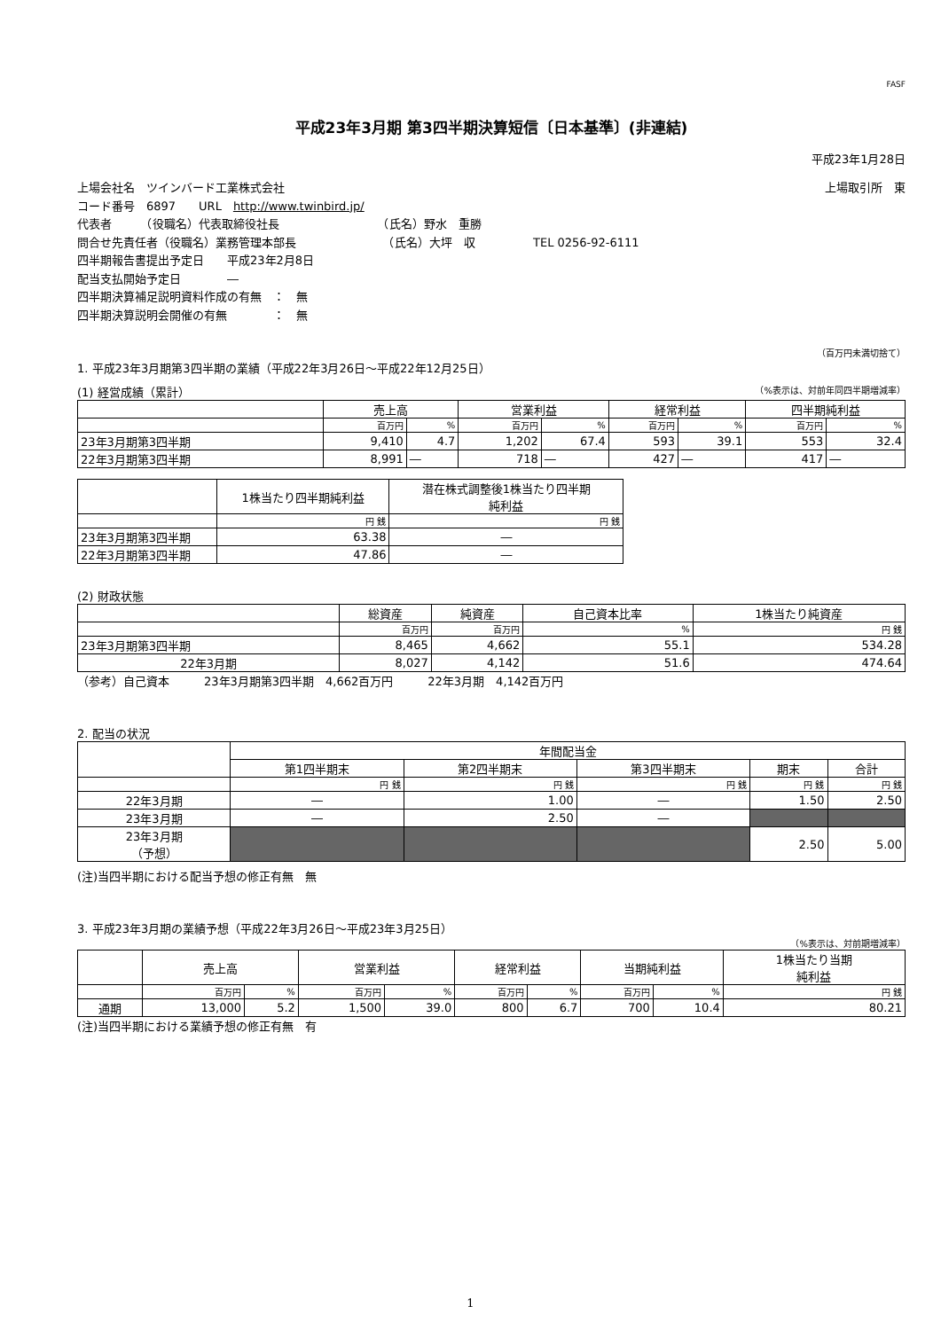FASF
平成23年3月期 第3四半期決算短信〔日本基準〕(非連結)
平成23年1月28日
上場会社名　ツインバード工業株式会社 上場取引所　東
コード番号　6897　　URL　http://www.twinbird.jp/
代表者　　　（役職名）代表取締役社長　　　　　　　　　（氏名）野水　重勝
問合せ先責任者（役職名）業務管理本部長　　　　　　　　（氏名）大坪　収　　　　　TEL 0256-92-6111
四半期報告書提出予定日　　平成23年2月8日
配当支払開始予定日　　　　―
四半期決算補足説明資料作成の有無　：　無
四半期決算説明会開催の有無　　　　：　無
（百万円未満切捨て）
1. 平成23年3月期第3四半期の業績（平成22年3月26日～平成22年12月25日）
(1) 経営成績（累計） （%表示は、対前年同四半期増減率）
| | 売上高 | | 営業利益 | | 経常利益 | | 四半期純利益 | |
| --- | --- | --- | --- | --- | --- | --- | --- | --- |
| | 百万円 | % | 百万円 | % | 百万円 | % | 百万円 | % |
| 23年3月期第3四半期 | 9,410 | 4.7 | 1,202 | 67.4 | 593 | 39.1 | 553 | 32.4 |
| 22年3月期第3四半期 | 8,991 | ― | 718 | ― | 427 | ― | 417 | ― |
| | 1株当たり四半期純利益 | 潜在株式調整後1株当たり四半期 純利益 |
| --- | --- | --- |
| | 円 銭 | 円 銭 |
| 23年3月期第3四半期 | 63.38 | ― |
| 22年3月期第3四半期 | 47.86 | ― |
(2) 財政状態
| | 総資産 | 純資産 | 自己資本比率 | 1株当たり純資産 |
| --- | --- | --- | --- | --- |
| | 百万円 | 百万円 | % | 円 銭 |
| 23年3月期第3四半期 | 8,465 | 4,662 | 55.1 | 534.28 |
| 22年3月期 | 8,027 | 4,142 | 51.6 | 474.64 |
（参考）自己資本　　　23年3月期第3四半期　4,662百万円　　　22年3月期　4,142百万円
2. 配当の状況
| | 年間配当金 | | | | |
| --- | --- | --- | --- | --- | --- |
| | 第1四半期末 | 第2四半期末 | 第3四半期末 | 期末 | 合計 |
| | 円 銭 | 円 銭 | 円 銭 | 円 銭 | 円 銭 |
| 22年3月期 | ― | 1.00 | ― | 1.50 | 2.50 |
| 23年3月期 | ― | 2.50 | ― | | |
| 23年3月期 （予想） | | | | 2.50 | 5.00 |
(注)当四半期における配当予想の修正有無　無
3. 平成23年3月期の業績予想（平成22年3月26日～平成23年3月25日）
（%表示は、対前期増減率）
| | 売上高 | | 営業利益 | | 経常利益 | | 当期純利益 | | 1株当たり当期 純利益 |
| --- | --- | --- | --- | --- | --- | --- | --- | --- | --- |
| | 百万円 | % | 百万円 | % | 百万円 | % | 百万円 | % | 円 銭 |
| 通期 | 13,000 | 5.2 | 1,500 | 39.0 | 800 | 6.7 | 700 | 10.4 | 80.21 |
(注)当四半期における業績予想の修正有無　有
1